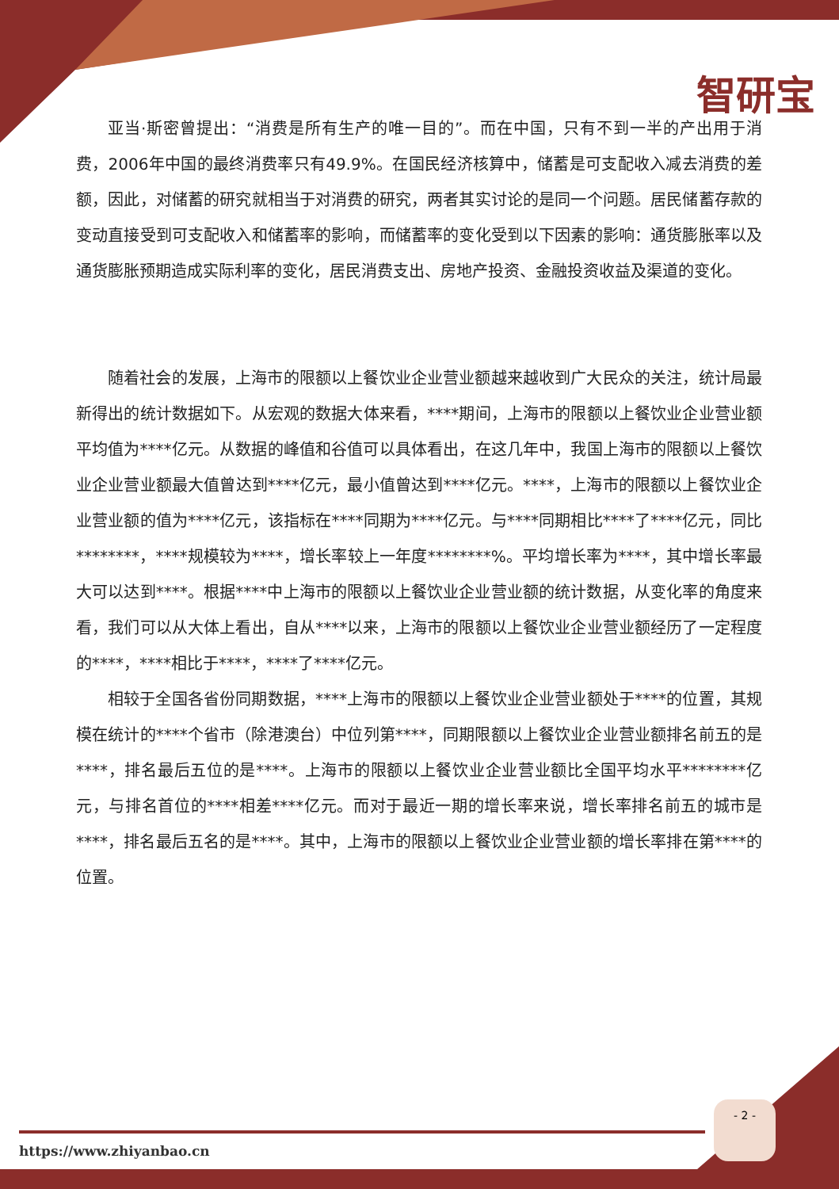智研宝
亚当·斯密曾提出：“消费是所有生产的唯一目的”。而在中国，只有不到一半的产出用于消费，2006年中国的最终消费率只有49.9%。在国民经济核算中，储蓄是可支配收入减去消费的差额，因此，对储蓄的研究就相当于对消费的研究，两者其实讨论的是同一个问题。居民储蓄存款的变动直接受到可支配收入和储蓄率的影响，而储蓄率的变化受到以下因素的影响：通货膨胀率以及通货膨胀预期造成实际利率的变化，居民消费支出、房地产投资、金融投资收益及渠道的变化。
随着社会的发展，上海市的限额以上餐饮业企业营业额越来越收到广大民众的关注，统计局最新得出的统计数据如下。从宏观的数据大体来看，****期间，上海市的限额以上餐饮业企业营业额平均值为****亿元。从数据的峰值和谷值可以具体看出，在这几年中，我国上海市的限额以上餐饮业企业营业额最大值曾达到****亿元，最小值曾达到****亿元。****，上海市的限额以上餐饮业企业营业额的值为****亿元，该指标在****同期为****亿元。与****同期相比****了****亿元，同比********，****规模较为****，增长率较上一年度********%。平均增长率为****，其中增长率最大可以达到****。根据****中上海市的限额以上餐饮业企业营业额的统计数据，从变化率的角度来看，我们可以从大体上看出，自从****以来，上海市的限额以上餐饮业企业营业额经历了一定程度的****，****相比于****，****了****亿元。
相较于全国各省份同期数据，****上海市的限额以上餐饮业企业营业额处于****的位置，其规模在统计的****个省市（除港澳台）中位列第****，同期限额以上餐饮业企业营业额排名前五的是****，排名最后五位的是****。上海市的限额以上餐饮业企业营业额比全国平均水平********亿元，与排名首位的****相差****亿元。而对于最近一期的增长率来说，增长率排名前五的城市是****，排名最后五名的是****。其中，上海市的限额以上餐饮业企业营业额的增长率排在第****的位置。
- 2 -
https://www.zhiyanbao.cn